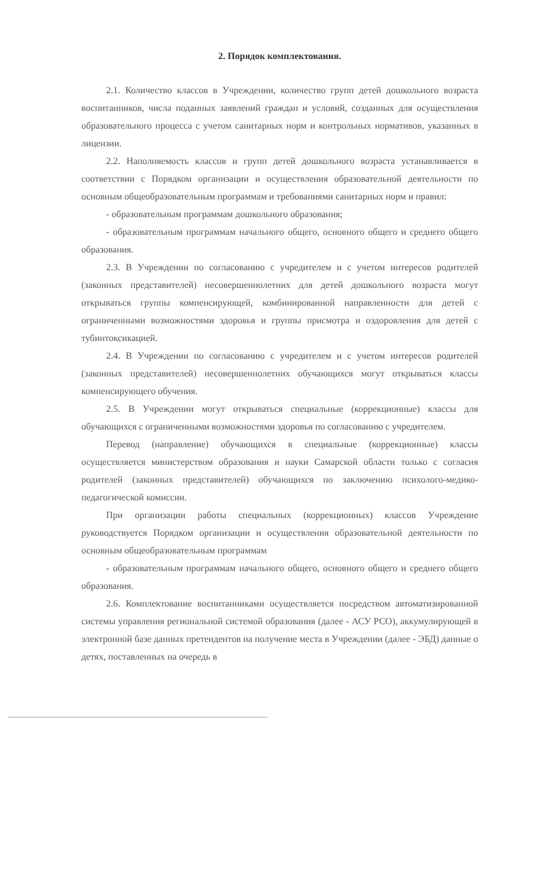2. Порядок комплектования.
2.1. Количество классов в Учреждении, количество групп детей дошкольного возраста воспитанников, числа поданных заявлений граждан и условий, созданных для осуществления образовательного процесса с учетом санитарных норм и контрольных нормативов, указанных в лицензии.
2.2. Наполняемость классов и групп детей дошкольного возраста устанавливается в соответствии с Порядком организации и осуществления образовательной деятельности по основным общеобразовательным программам и требованиями санитарных норм и правил:
- образовательным программам дошкольного образования;
- образовательным программам начального общего, основного общего и среднего общего образования.
2.3. В Учреждении по согласованию с учредителем и с учетом интересов родителей (законных представителей) несовершеннолетних для детей дошкольного возраста могут открываться группы компенсирующей, комбинированной направленности для детей с ограниченными возможностями здоровья и группы присмотра и оздоровления для детей с тубинтоксикацией.
2.4. В Учреждении по согласованию с учредителем и с учетом интересов родителей (законных представителей) несовершеннолетних обучающихся могут открываться классы компенсирующего обучения.
2.5. В Учреждении могут открываться специальные (коррекционные) классы для обучающихся с ограниченными возможностями здоровья по согласованию с учредителем.
Перевод (направление) обучающихся в специальные (коррекционные) классы осуществляется министерством образования и науки Самарской области только с согласия родителей (законных представителей) обучающихся по заключению психолого-медико-педагогической комиссии.
При организации работы специальных (коррекционных) классов Учреждение руководствуется Порядком организации и осуществления образовательной деятельности по основным общеобразовательным программам
- образовательным программам начального общего, основного общего и среднего общего образования.
2.6. Комплектование воспитанниками осуществляется посредством автоматизированной системы управления региональной системой образования (далее - АСУ РСО), аккумулирующей в электронной базе данных претендентов на получение места в Учреждении (далее - ЭБД) данные о детях, поставленных на очередь в